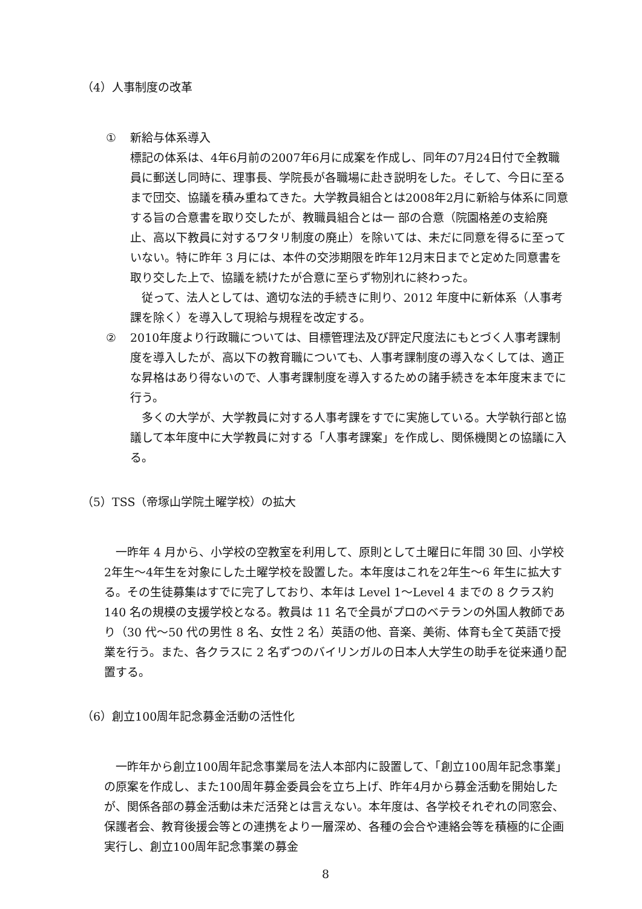（4）人事制度の改革
① 新給与体系導入
標記の体系は、4年6月前の2007年6月に成案を作成し、同年の7月24日付で全教職員に郵送し同時に、理事長、学院長が各職場に赴き説明をした。そして、今日に至るまで団交、協議を積み重ねてきた。大学教員組合とは2008年2月に新給与体系に同意する旨の合意書を取り交したが、教職員組合とは一 部の合意（院園格差の支給廃止、高以下教員に対するワタリ制度の廃止）を除いては、未だに同意を得るに至っていない。特に昨年 3 月には、本件の交渉期限を昨年12月末日までと定めた同意書を取り交した上で、協議を続けたが合意に至らず物別れに終わった。
従って、法人としては、適切な法的手続きに則り、2012 年度中に新体系（人事考課を除く）を導入して現給与規程を改定する。
② 2010年度より行政職については、目標管理法及び評定尺度法にもとづく人事考課制度を導入したが、高以下の教育職についても、人事考課制度の導入なくしては、適正な昇格はあり得ないので、人事考課制度を導入するための諸手続きを本年度末までに行う。
多くの大学が、大学教員に対する人事考課をすでに実施している。大学執行部と協議して本年度中に大学教員に対する「人事考課案」を作成し、関係機関との協議に入る。
（5）TSS（帝塚山学院土曜学校）の拡大
一昨年 4 月から、小学校の空教室を利用して、原則として土曜日に年間 30 回、小学校2年生～4年生を対象にした土曜学校を設置した。本年度はこれを2年生～6 年生に拡大する。その生徒募集はすでに完了しており、本年は Level 1～Level 4 までの 8 クラス約 140 名の規模の支援学校となる。教員は 11 名で全員がプロのベテランの外国人教師であり（30 代～50 代の男性 8 名、女性 2 名）英語の他、音楽、美術、体育も全て英語で授業を行う。また、各クラスに 2 名ずつのバイリンガルの日本人大学生の助手を従来通り配置する。
（6）創立100周年記念募金活動の活性化
一昨年から創立100周年記念事業局を法人本部内に設置して、「創立100周年記念事業」の原案を作成し、また100周年募金委員会を立ち上げ、昨年4月から募金活動を開始したが、関係各部の募金活動は未だ活発とは言えない。本年度は、各学校それぞれの同窓会、保護者会、教育後援会等との連携をより一層深め、各種の会合や連絡会等を積極的に企画実行し、創立100周年記念事業の募金
8